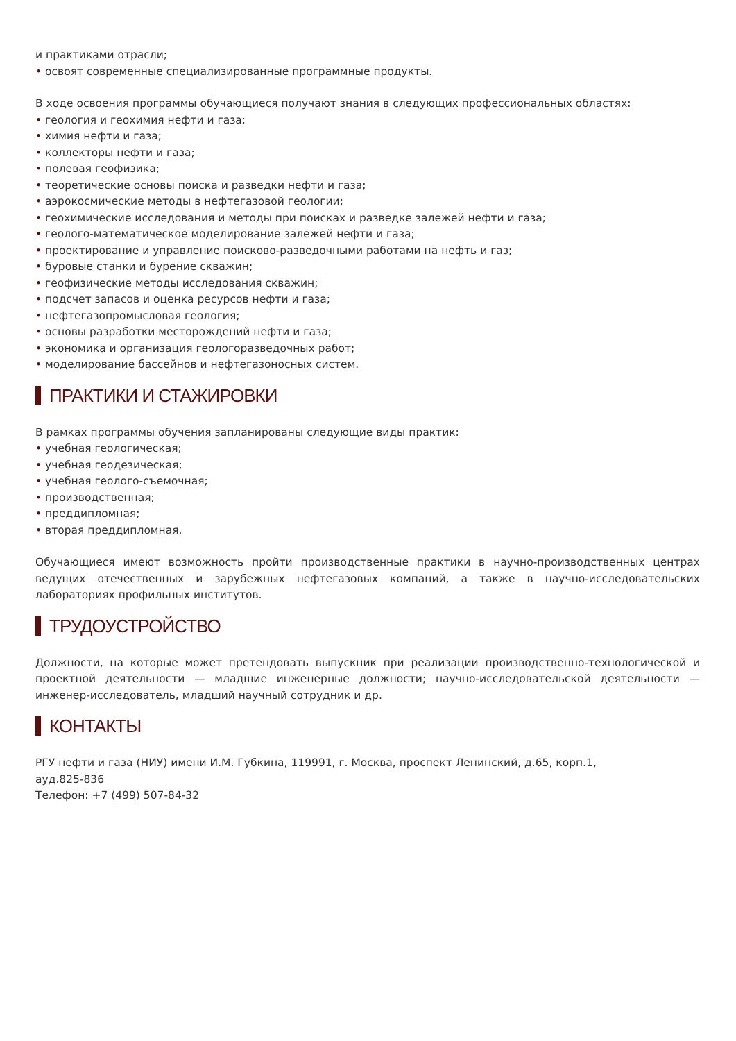и практиками отрасли;
• освоят современные специализированные программные продукты.
В ходе освоения программы обучающиеся получают знания в следующих профессиональных областях:
• геология и геохимия нефти и газа;
• химия нефти и газа;
• коллекторы нефти и газа;
• полевая геофизика;
• теоретические основы поиска и разведки нефти и газа;
• аэрокосмические методы в нефтегазовой геологии;
• геохимические исследования и методы при поисках и разведке залежей нефти и газа;
• геолого-математическое моделирование залежей нефти и газа;
• проектирование и управление поисково-разведочными работами на нефть и газ;
• буровые станки и бурение скважин;
• геофизические методы исследования скважин;
• подсчет запасов и оценка ресурсов нефти и газа;
• нефтегазопромысловая геология;
• основы разработки месторождений нефти и газа;
• экономика и организация геологоразведочных работ;
• моделирование бассейнов и нефтегазоносных систем.
ПРАКТИКИ И СТАЖИРОВКИ
В рамках программы обучения запланированы следующие виды практик:
• учебная геологическая;
• учебная геодезическая;
• учебная геолого-съемочная;
• производственная;
• преддипломная;
• вторая преддипломная.
Обучающиеся имеют возможность пройти производственные практики в научно-производственных центрах ведущих отечественных и зарубежных нефтегазовых компаний, а также в научно-исследовательских лабораториях профильных институтов.
ТРУДОУСТРОЙСТВО
Должности, на которые может претендовать выпускник при реализации производственно-технологической и проектной деятельности — младшие инженерные должности; научно-исследовательской деятельности — инженер-исследователь, младший научный сотрудник и др.
КОНТАКТЫ
РГУ нефти и газа (НИУ) имени И.М. Губкина, 119991, г. Москва, проспект Ленинский, д.65, корп.1,
ауд.825-836
Телефон: +7 (499) 507-84-32